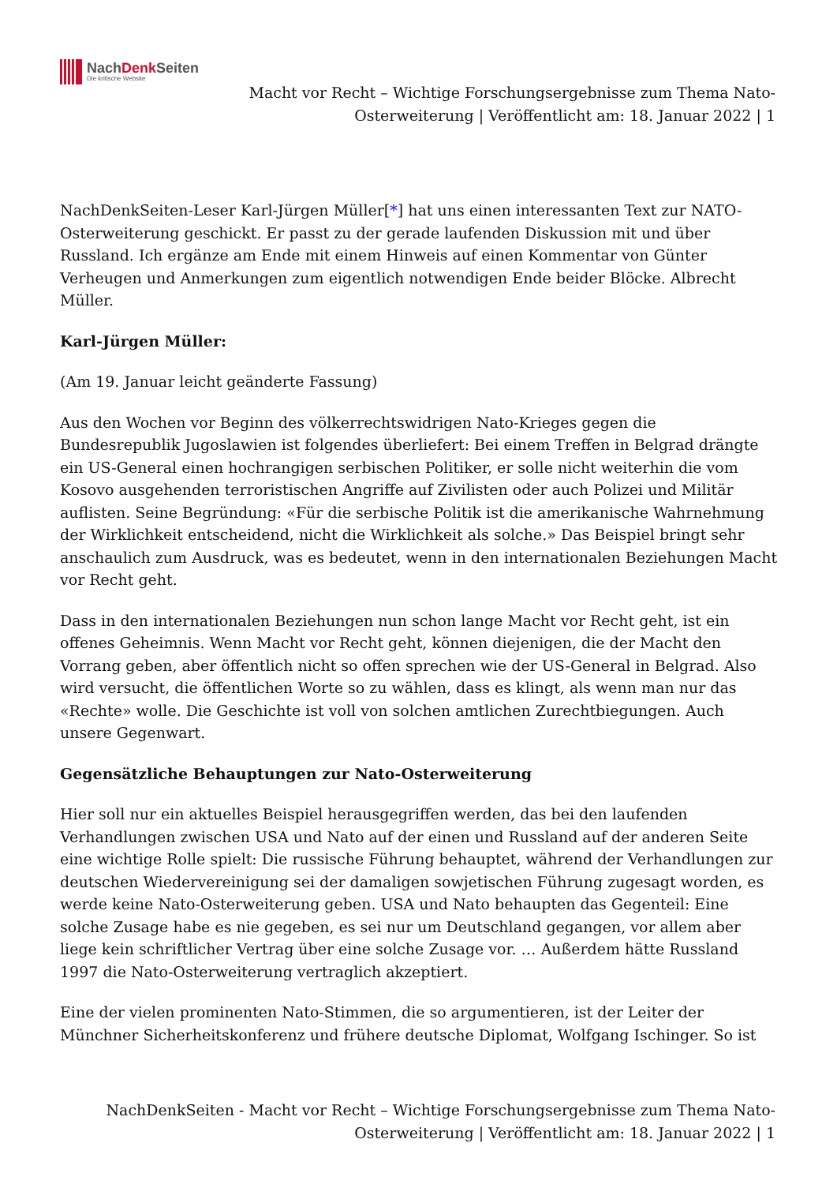NachDenk Seiten
Die kritische Website
Macht vor Recht – Wichtige Forschungsergebnisse zum Thema Nato-Osterweiterung | Veröffentlicht am: 18. Januar 2022 | 1
NachDenkSeiten-Leser Karl-Jürgen Müller[*] hat uns einen interessanten Text zur NATO-Osterweiterung geschickt. Er passt zu der gerade laufenden Diskussion mit und über Russland. Ich ergänze am Ende mit einem Hinweis auf einen Kommentar von Günter Verheugen und Anmerkungen zum eigentlich notwendigen Ende beider Blöcke. Albrecht Müller.
Karl-Jürgen Müller:
(Am 19. Januar leicht geänderte Fassung)
Aus den Wochen vor Beginn des völkerrechtswidrigen Nato-Krieges gegen die Bundesrepublik Jugoslawien ist folgendes überliefert: Bei einem Treffen in Belgrad drängte ein US-General einen hochrangigen serbischen Politiker, er solle nicht weiterhin die vom Kosovo ausgehenden terroristischen Angriffe auf Zivilisten oder auch Polizei und Militär auflisten. Seine Begründung: «Für die serbische Politik ist die amerikanische Wahrnehmung der Wirklichkeit entscheidend, nicht die Wirklichkeit als solche.» Das Beispiel bringt sehr anschaulich zum Ausdruck, was es bedeutet, wenn in den internationalen Beziehungen Macht vor Recht geht.
Dass in den internationalen Beziehungen nun schon lange Macht vor Recht geht, ist ein offenes Geheimnis. Wenn Macht vor Recht geht, können diejenigen, die der Macht den Vorrang geben, aber öffentlich nicht so offen sprechen wie der US-General in Belgrad. Also wird versucht, die öffentlichen Worte so zu wählen, dass es klingt, als wenn man nur das «Rechte» wolle. Die Geschichte ist voll von solchen amtlichen Zurechtbiegungen. Auch unsere Gegenwart.
Gegensätzliche Behauptungen zur Nato-Osterweiterung
Hier soll nur ein aktuelles Beispiel herausgegriffen werden, das bei den laufenden Verhandlungen zwischen USA und Nato auf der einen und Russland auf der anderen Seite eine wichtige Rolle spielt: Die russische Führung behauptet, während der Verhandlungen zur deutschen Wiedervereinigung sei der damaligen sowjetischen Führung zugesagt worden, es werde keine Nato-Osterweiterung geben. USA und Nato behaupten das Gegenteil: Eine solche Zusage habe es nie gegeben, es sei nur um Deutschland gegangen, vor allem aber liege kein schriftlicher Vertrag über eine solche Zusage vor. … Außerdem hätte Russland 1997 die Nato-Osterweiterung vertraglich akzeptiert.
Eine der vielen prominenten Nato-Stimmen, die so argumentieren, ist der Leiter der Münchner Sicherheitskonferenz und frühere deutsche Diplomat, Wolfgang Ischinger. So ist
NachDenkSeiten - Macht vor Recht – Wichtige Forschungsergebnisse zum Thema Nato-Osterweiterung | Veröffentlicht am: 18. Januar 2022 | 1